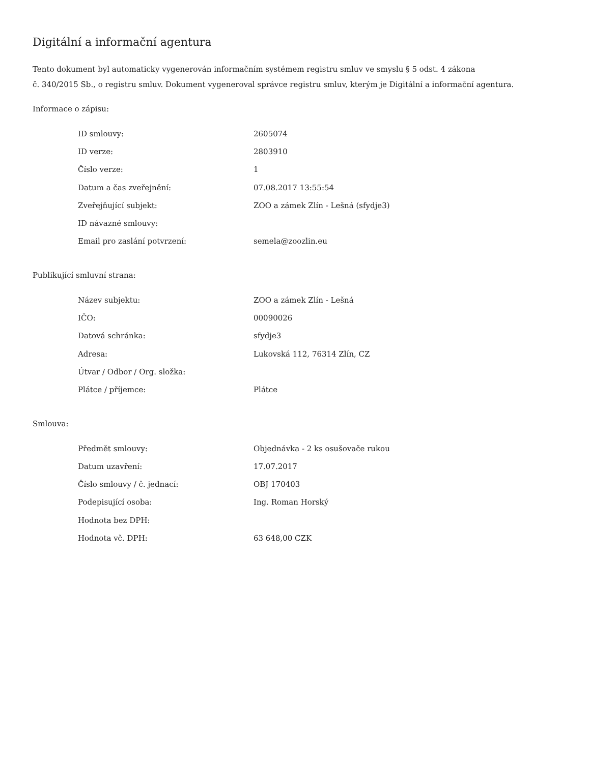Digitální a informační agentura
Tento dokument byl automaticky vygenerován informačním systémem registru smluv ve smyslu § 5 odst. 4 zákona
č. 340/2015 Sb., o registru smluv. Dokument vygeneroval správce registru smluv, kterým je Digitální a informační agentura.
Informace o zápisu:
| ID smlouvy: | 2605074 |
| ID verze: | 2803910 |
| Číslo verze: | 1 |
| Datum a čas zveřejnění: | 07.08.2017 13:55:54 |
| Zveřejňující subjekt: | ZOO a zámek Zlín - Lešná (sfydje3) |
| ID návazné smlouvy: | |
| Email pro zaslání potvrzení: | semela@zoozlin.eu |
Publikující smluvní strana:
| Název subjektu: | ZOO a zámek Zlín - Lešná |
| IČO: | 00090026 |
| Datová schránka: | sfydje3 |
| Adresa: | Lukovská 112, 76314 Zlín, CZ |
| Útvar / Odbor / Org. složka: | |
| Plátce / příjemce: | Plátce |
Smlouva:
| Předmět smlouvy: | Objednávka - 2 ks osušovače rukou |
| Datum uzavření: | 17.07.2017 |
| Číslo smlouvy / č. jednací: | OBJ 170403 |
| Podepisující osoba: | Ing. Roman Horský |
| Hodnota bez DPH: | |
| Hodnota vč. DPH: | 63 648,00 CZK |